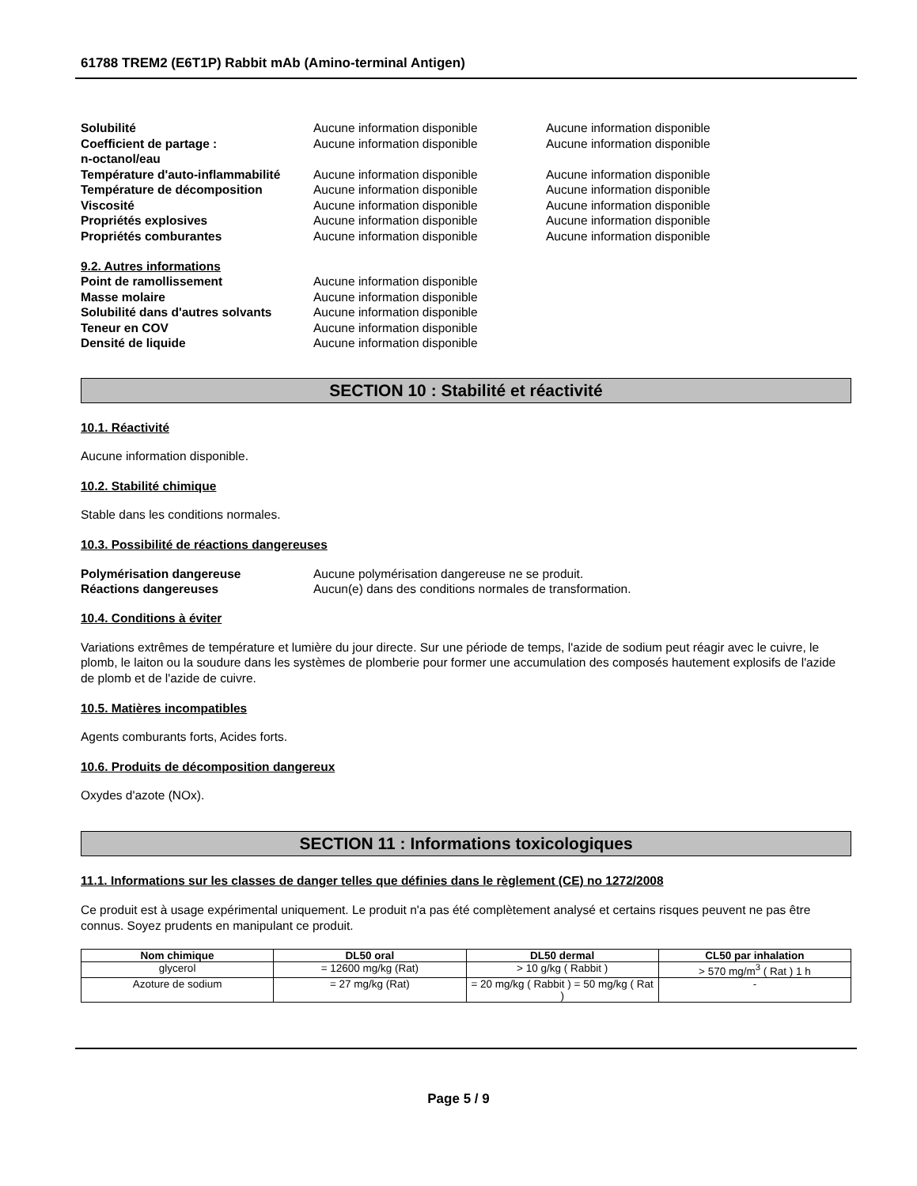61788 TREM2 (E6T1P) Rabbit mAb (Amino-terminal Antigen)
Solubilité Aucune information disponible Aucune information disponible
Coefficient de partage :
n-octanol/eau
Aucune information disponible Aucune information disponible
Température d'auto-inflammabilité
Aucune information disponible Aucune information disponible
Température de décomposition Aucune information disponible Aucune information disponible
Viscosité Aucune information disponible Aucune information disponible
Propriétés explosives Aucune information disponible Aucune information disponible
Propriétés comburantes Aucune information disponible Aucune information disponible
9.2. Autres informations
Point de ramollissement Aucune information disponible
Masse molaire Aucune information disponible
Solubilité dans d'autres solvants
Aucune information disponible
Teneur en COV Aucune information disponible
Densité de liquide Aucune information disponible
SECTION 10 : Stabilité et réactivité
10.1. Réactivité
Aucune information disponible.
10.2. Stabilité chimique
Stable dans les conditions normales.
10.3. Possibilité de réactions dangereuses
Polymérisation dangereuse Aucune polymérisation dangereuse ne se produit.
Réactions dangereuses Aucun(e) dans des conditions normales de transformation.
10.4. Conditions à éviter
Variations extrêmes de température et lumière du jour directe. Sur une période de temps, l'azide de sodium peut réagir avec le cuivre, le plomb, le laiton ou la soudure dans les systèmes de plomberie pour former une accumulation des composés hautement explosifs de l'azide de plomb et de l'azide de cuivre.
10.5. Matières incompatibles
Agents comburants forts, Acides forts.
10.6. Produits de décomposition dangereux
Oxydes d'azote (NOx).
SECTION 11 : Informations toxicologiques
11.1. Informations sur les classes de danger telles que définies dans le règlement (CE) no 1272/2008
Ce produit est à usage expérimental uniquement. Le produit n'a pas été complètement analysé et certains risques peuvent ne pas être connus. Soyez prudents en manipulant ce produit.
| Nom chimique | DL50 oral | DL50 dermal | CL50 par inhalation |
| --- | --- | --- | --- |
| glycerol | = 12600 mg/kg (Rat) | > 10 g/kg ( Rabbit ) | > 570 mg/m<sup>3</sup> ( Rat ) 1 h |
| Azoture de sodium | = 27 mg/kg (Rat) | = 20 mg/kg ( Rabbit ) = 50 mg/kg ( Rat ) | - |
Page 5 / 9